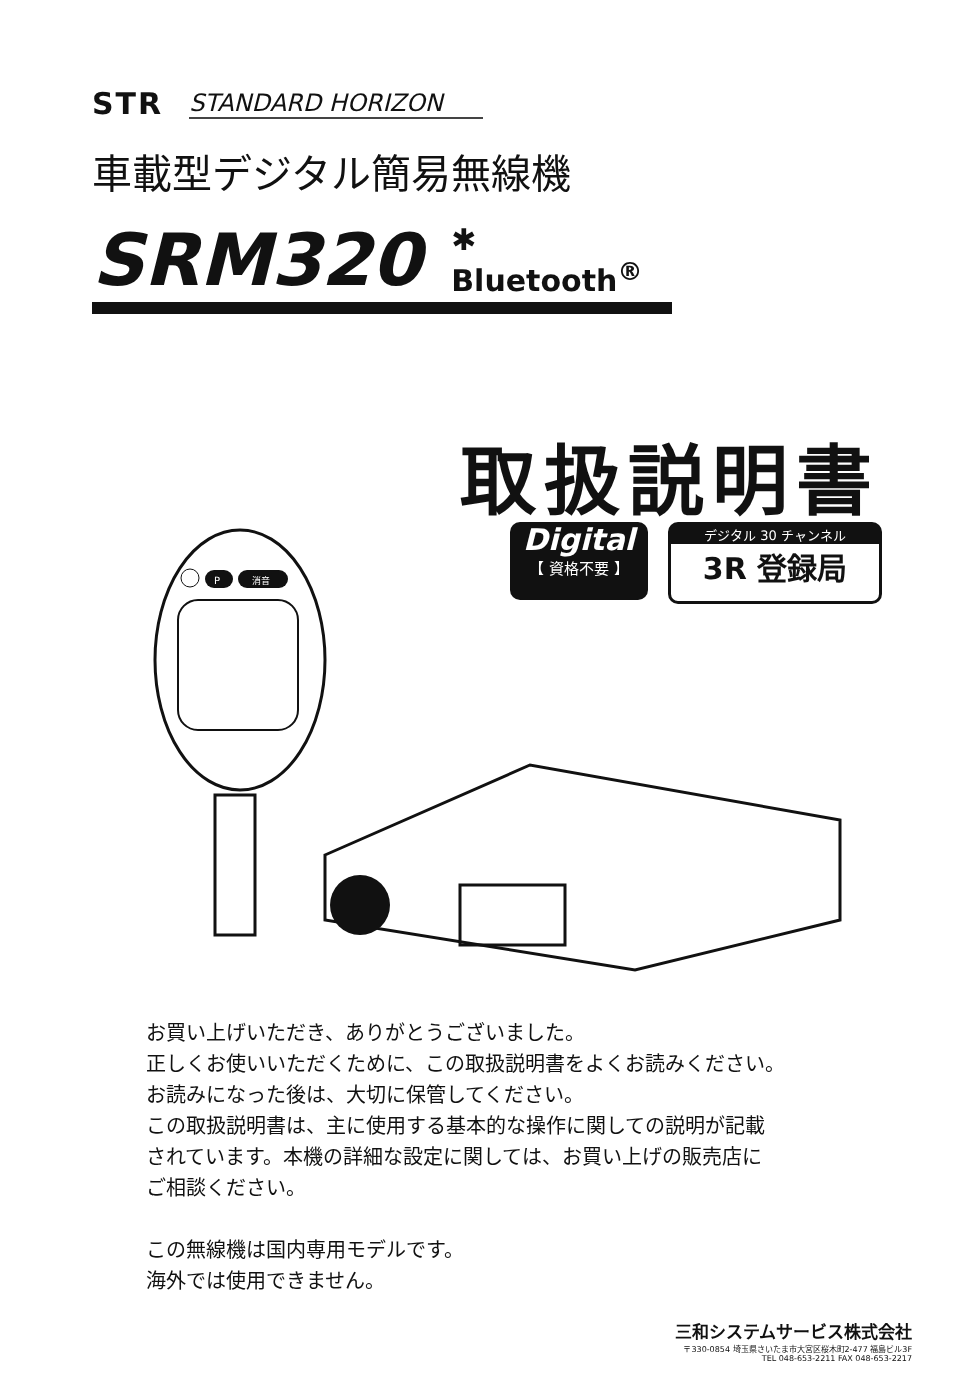STR STANDARD HORIZON
車載型デジタル簡易無線機
SRM320 ✱ Bluetooth<sup>®</sup>
取扱説明書
Digital
【 資格不要 】
デジタル 30 チャンネル
3R 登録局
P
消音
お買い上げいただき、ありがとうございました。
正しくお使いいただくために、この取扱説明書をよくお読みください。
お読みになった後は、大切に保管してください。
この取扱説明書は、主に使用する基本的な操作に関しての説明が記載
されています。本機の詳細な設定に関しては、お買い上げの販売店に
ご相談ください。
この無線機は国内専用モデルです。
海外では使用できません。
三和システムサービス株式会社
〒330-0854 埼玉県さいたま市大宮区桜木町2-477 福島ビル3F
TEL 048-653-2211 FAX 048-653-2217